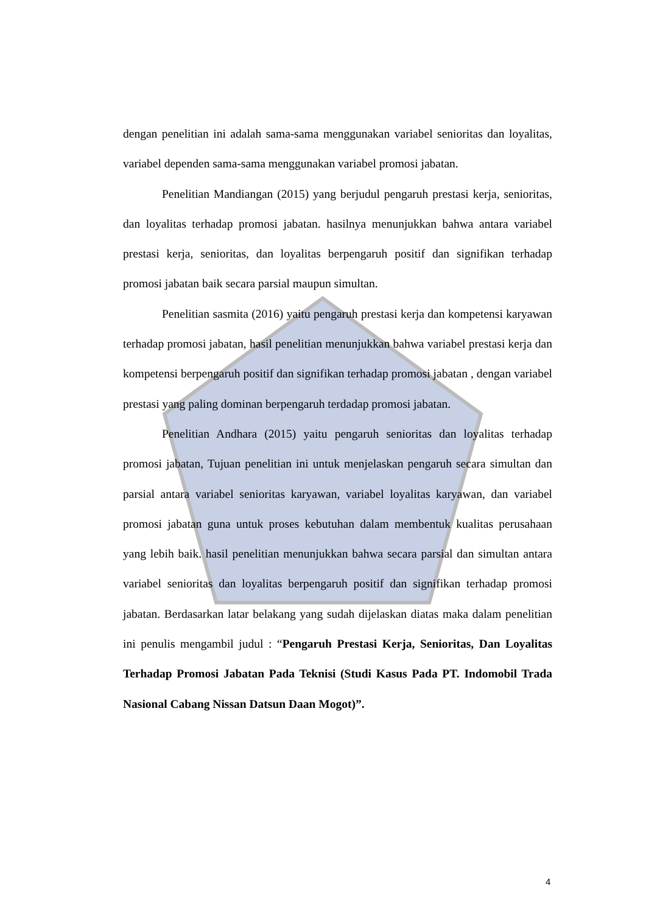dengan penelitian ini adalah sama-sama menggunakan variabel senioritas dan loyalitas, variabel dependen sama-sama menggunakan variabel promosi jabatan.
Penelitian Mandiangan (2015) yang berjudul pengaruh prestasi kerja, senioritas, dan loyalitas terhadap promosi jabatan. hasilnya menunjukkan bahwa antara variabel prestasi kerja, senioritas, dan loyalitas berpengaruh positif dan signifikan terhadap promosi jabatan baik secara parsial maupun simultan.
Penelitian sasmita (2016) yaitu pengaruh prestasi kerja dan kompetensi karyawan terhadap promosi jabatan, hasil penelitian menunjukkan bahwa variabel prestasi kerja dan kompetensi berpengaruh positif dan signifikan terhadap promosi jabatan , dengan variabel prestasi yang paling dominan berpengaruh terdadap promosi jabatan.
Penelitian Andhara (2015) yaitu pengaruh senioritas dan loyalitas terhadap promosi jabatan, Tujuan penelitian ini untuk menjelaskan pengaruh secara simultan dan parsial antara variabel senioritas karyawan, variabel loyalitas karyawan, dan variabel promosi jabatan guna untuk proses kebutuhan dalam membentuk kualitas perusahaan yang lebih baik. hasil penelitian menunjukkan bahwa secara parsial dan simultan antara variabel senioritas dan loyalitas berpengaruh positif dan signifikan terhadap promosi jabatan. Berdasarkan latar belakang yang sudah dijelaskan diatas maka dalam penelitian ini penulis mengambil judul : “Pengaruh Prestasi Kerja, Senioritas, Dan Loyalitas Terhadap Promosi Jabatan Pada Teknisi (Studi Kasus Pada PT. Indomobil Trada Nasional Cabang Nissan Datsun Daan Mogot)”.
4